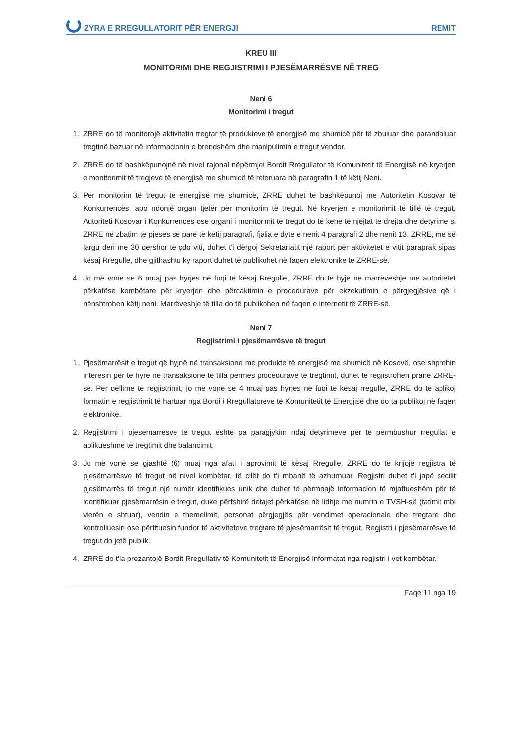ZYRA E RREGULLATORIT PËR ENERGJI REMIT
KREU III
MONITORIMI DHE REGJISTRIMI I PJESËMARRËSVE NË TREG
Neni 6
Monitorimi i tregut
1. ZRRE do të monitorojë aktivitetin tregtar të produkteve të energjisë me shumicë për të zbuluar dhe parandaluar tregtinë bazuar në informacionin e brendshëm dhe manipulimin e tregut vendor.
2. ZRRE do të bashkëpunojnë në nivel rajonal nëpërmjet Bordit Rregullator të Komunitetit të Energjisë në kryerjen e monitorimit të tregjeve të energjisë me shumicë të referuara në paragrafin 1 të këtij Neni.
3. Për monitorim të tregut të energjisë me shumicë, ZRRE duhet të bashkëpunoj me Autoritetin Kosovar të Konkurrencës, apo ndonjë organ tjetër për monitorim të tregut. Në kryerjen e monitorimit të tillë të tregut, Autoriteti Kosovar i Konkurrencës ose organi i monitorimit të tregut do të kenë të njëjtat të drejta dhe detyrime si ZRRE në zbatim të pjesës së parë të këtij paragrafi, fjalia e dytë e nenit 4 paragrafi 2 dhe nenit 13. ZRRE, më së largu deri me 30 qershor të çdo viti, duhet t'i dërgoj Sekretariatit një raport për aktivitetet e vitit paraprak sipas kësaj Rregulle, dhe gjithashtu ky raport duhet të publikohet në faqen elektronike të ZRRE-së.
4. Jo më vonë se 6 muaj pas hyrjes në fuqi të kësaj Rregulle, ZRRE do të hyjë në marrëveshje me autoritetet përkatëse kombëtare për kryerjen dhe përcaktimin e procedurave për ekzekutimin e përgjegjësive që i nënshtrohen këtij neni. Marrëveshje të tilla do të publikohen në faqen e internetit të ZRRE-së.
Neni 7
Regjistrimi i pjesëmarrësve të tregut
1. Pjesëmarrësit e tregut që hyjnë në transaksione me produkte të energjisë me shumicë në Kosovë, ose shprehin interesin për të hyrë në transaksione të tilla përmes procedurave të tregtimit, duhet të regjistrohen pranë ZRRE-së. Për qëllime të regjistrimit, jo më vonë se 4 muaj pas hyrjes në fuqi të kësaj rregulle, ZRRE do të aplikoj formatin e regjistrimit të hartuar nga Bordi i Rregullatorëve të Komunitetit të Energjisë dhe do ta publikoj në faqen elektronike.
2. Regjistrimi i pjesëmarrësve të tregut është pa paragjykim ndaj detyrimeve për të përmbushur rregullat e aplikueshme të tregtimit dhe balancimit.
3. Jo më vonë se gjashtë (6) muaj nga afati i aprovimit të kësaj Rregulle, ZRRE do të krijojë regjistra të pjesëmarrësve të tregut në nivel kombëtar, të cilët do t'i mbanë të azhurnuar. Regjistri duhet t'i japë secilit pjesëmarrës të tregut një numër identifikues unik dhe duhet të përmbajë informacion të mjaftueshëm për të identifikuar pjesëmarrësin e tregut, duke përfshirë detajet përkatëse në lidhje me numrin e TVSH-së (tatimit mbi vlerën e shtuar), vendin e themelimit, personat përgjegjës për vendimet operacionale dhe tregtare dhe kontrolluesin ose përfituesin fundor të aktiviteteve tregtare të pjesëmarrësit të tregut. Regjistri i pjesëmarrësve të tregut do jetë publik.
4. ZRRE do t'ia prezantojë Bordit Rregullativ të Komunitetit të Energjisë informatat nga regjistri i vet kombëtar.
Faqe 11 nga 19